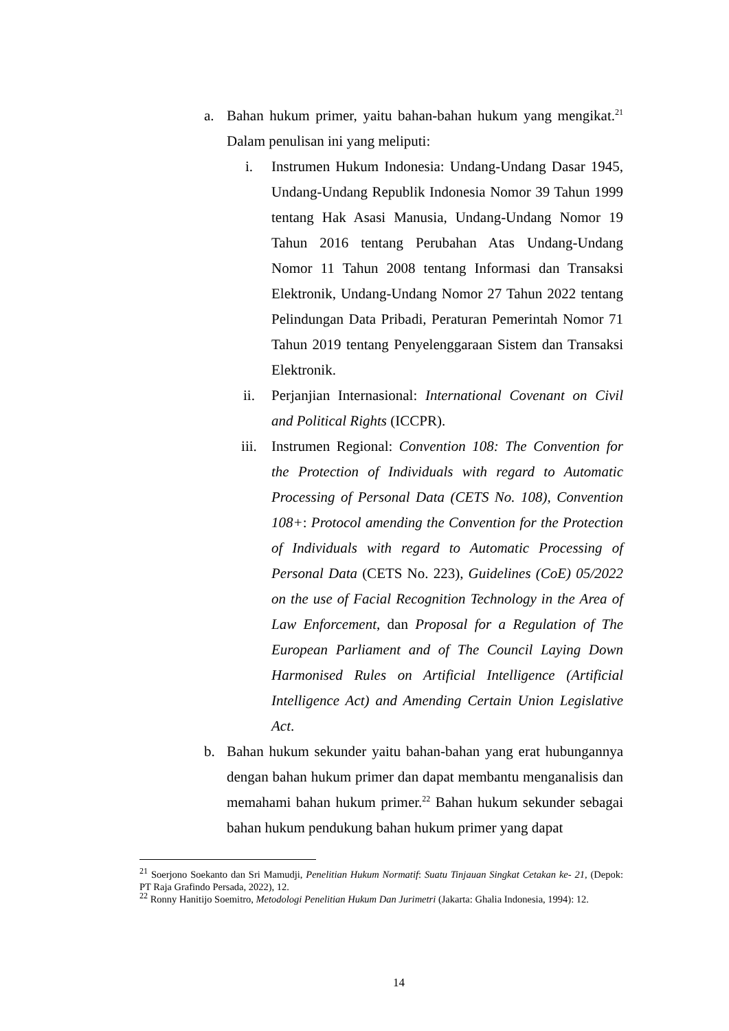a. Bahan hukum primer, yaitu bahan-bahan hukum yang mengikat.<sup>21</sup> Dalam penulisan ini yang meliputi:
i. Instrumen Hukum Indonesia: Undang-Undang Dasar 1945, Undang-Undang Republik Indonesia Nomor 39 Tahun 1999 tentang Hak Asasi Manusia, Undang-Undang Nomor 19 Tahun 2016 tentang Perubahan Atas Undang-Undang Nomor 11 Tahun 2008 tentang Informasi dan Transaksi Elektronik, Undang-Undang Nomor 27 Tahun 2022 tentang Pelindungan Data Pribadi, Peraturan Pemerintah Nomor 71 Tahun 2019 tentang Penyelenggaraan Sistem dan Transaksi Elektronik.
ii. Perjanjian Internasional: International Covenant on Civil and Political Rights (ICCPR).
iii. Instrumen Regional: Convention 108: The Convention for the Protection of Individuals with regard to Automatic Processing of Personal Data (CETS No. 108), Convention 108+: Protocol amending the Convention for the Protection of Individuals with regard to Automatic Processing of Personal Data (CETS No. 223), Guidelines (CoE) 05/2022 on the use of Facial Recognition Technology in the Area of Law Enforcement, dan Proposal for a Regulation of The European Parliament and of The Council Laying Down Harmonised Rules on Artificial Intelligence (Artificial Intelligence Act) and Amending Certain Union Legislative Act.
b. Bahan hukum sekunder yaitu bahan-bahan yang erat hubungannya dengan bahan hukum primer dan dapat membantu menganalisis dan memahami bahan hukum primer.<sup>22</sup> Bahan hukum sekunder sebagai bahan hukum pendukung bahan hukum primer yang dapat
<sup>21</sup> Soerjono Soekanto dan Sri Mamudji, Penelitian Hukum Normatif: Suatu Tinjauan Singkat Cetakan ke- 21, (Depok: PT Raja Grafindo Persada, 2022), 12.
<sup>22</sup> Ronny Hanitijo Soemitro, Metodologi Penelitian Hukum Dan Jurimetri (Jakarta: Ghalia Indonesia, 1994): 12.
14